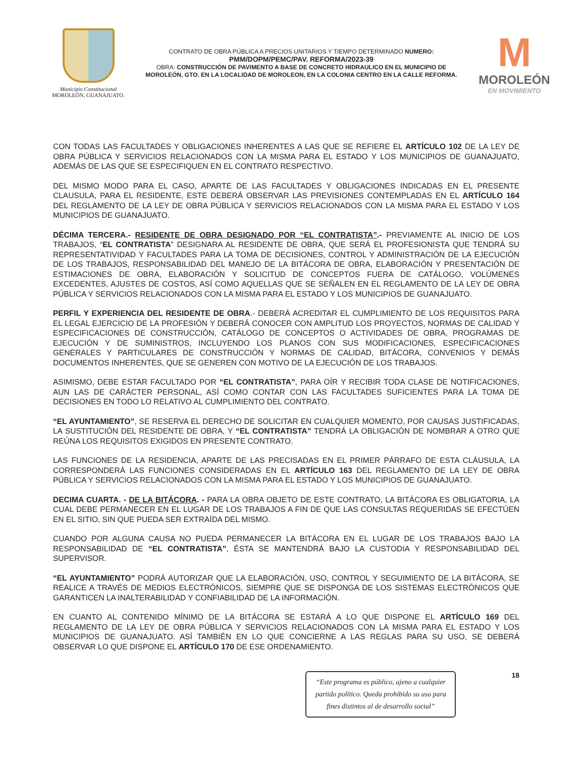Municipio Constitucional
MOROLEÓN, GUANAJUATO.
CONTRATO DE OBRA PÚBLICA A PRECIOS UNITARIOS Y TIEMPO DETERMINADO NUMERO:
PMM/DOPM/PEMC/PAV. REFORMA/2023-39
OBRA: CONSTRUCCIÓN DE PAVIMENTO A BASE DE CONCRETO HIDRAULICO EN EL MUNICIPIO DE MOROLEÓN, GTO. EN LA LOCALIDAD DE MOROLEON, EN LA COLONIA CENTRO EN LA CALLE REFORMA.
M
MOROLEÓN
EN MOVIMIENTO
CON TODAS LAS FACULTADES Y OBLIGACIONES INHERENTES A LAS QUE SE REFIERE EL ARTÍCULO 102 DE LA LEY DE OBRA PÚBLICA Y SERVICIOS RELACIONADOS CON LA MISMA PARA EL ESTADO Y LOS MUNICIPIOS DE GUANAJUATO, ADEMÁS DE LAS QUE SE ESPECIFIQUEN EN EL CONTRATO RESPECTIVO.
DEL MISMO MODO PARA EL CASO, APARTE DE LAS FACULTADES Y OBLIGACIONES INDICADAS EN EL PRESENTE CLAUSULA, PARA EL RESIDENTE, ESTE DEBERÁ OBSERVAR LAS PREVISIONES CONTEMPLADAS EN EL ARTÍCULO 164 DEL REGLAMENTO DE LA LEY DE OBRA PÚBLICA Y SERVICIOS RELACIONADOS CON LA MISMA PARA EL ESTADO Y LOS MUNICIPIOS DE GUANAJUATO.
DÉCIMA TERCERA.- RESIDENTE DE OBRA DESIGNADO POR “EL CONTRATISTA”.- PREVIAMENTE AL INICIO DE LOS TRABAJOS, “EL CONTRATISTA” DESIGNARA AL RESIDENTE DE OBRA, QUE SERÁ EL PROFESIONISTA QUE TENDRÁ SU REPRESENTATIVIDAD Y FACULTADES PARA LA TOMA DE DECISIONES, CONTROL Y ADMINISTRACIÓN DE LA EJECUCIÓN DE LOS TRABAJOS, RESPONSABILIDAD DEL MANEJO DE LA BITÁCORA DE OBRA, ELABORACIÓN Y PRESENTACIÓN DE ESTIMACIONES DE OBRA, ELABORACIÓN Y SOLICITUD DE CONCEPTOS FUERA DE CATÁLOGO, VOLÚMENES EXCEDENTES, AJUSTES DE COSTOS, ASÍ COMO AQUELLAS QUE SE SEÑALEN EN EL REGLAMENTO DE LA LEY DE OBRA PÚBLICA Y SERVICIOS RELACIONADOS CON LA MISMA PARA EL ESTADO Y LOS MUNICIPIOS DE GUANAJUATO.
PERFIL Y EXPERIENCIA DEL RESIDENTE DE OBRA.- DEBERÁ ACREDITAR EL CUMPLIMIENTO DE LOS REQUISITOS PARA EL LEGAL EJERCICIO DE LA PROFESIÓN Y DEBERÁ CONOCER CON AMPLITUD LOS PROYECTOS, NORMAS DE CALIDAD Y ESPECIFICACIONES DE CONSTRUCCIÓN, CATÁLOGO DE CONCEPTOS O ACTIVIDADES DE OBRA, PROGRAMAS DE EJECUCIÓN Y DE SUMINISTROS, INCLUYENDO LOS PLANOS CON SUS MODIFICACIONES, ESPECIFICACIONES GENERALES Y PARTICULARES DE CONSTRUCCIÓN Y NORMAS DE CALIDAD, BITÁCORA, CONVENIOS Y DEMÁS DOCUMENTOS INHERENTES, QUE SE GENEREN CON MOTIVO DE LA EJECUCIÓN DE LOS TRABAJOS.
ASIMISMO, DEBE ESTAR FACULTADO POR “EL CONTRATISTA”, PARA OÍR Y RECIBIR TODA CLASE DE NOTIFICACIONES, AUN LAS DE CARÁCTER PERSONAL, ASÍ COMO CONTAR CON LAS FACULTADES SUFICIENTES PARA LA TOMA DE DECISIONES EN TODO LO RELATIVO AL CUMPLIMIENTO DEL CONTRATO.
“EL AYUNTAMIENTO”, SE RESERVA EL DERECHO DE SOLICITAR EN CUALQUIER MOMENTO, POR CAUSAS JUSTIFICADAS, LA SUSTITUCIÓN DEL RESIDENTE DE OBRA, Y “EL CONTRATISTA” TENDRÁ LA OBLIGACIÓN DE NOMBRAR A OTRO QUE REÚNA LOS REQUISITOS EXIGIDOS EN PRESENTE CONTRATO.
LAS FUNCIONES DE LA RESIDENCIA, APARTE DE LAS PRECISADAS EN EL PRIMER PÁRRAFO DE ESTA CLÁUSULA, LA CORRESPONDERÁ LAS FUNCIONES CONSIDERADAS EN EL ARTÍCULO 163 DEL REGLAMENTO DE LA LEY DE OBRA PÚBLICA Y SERVICIOS RELACIONADOS CON LA MISMA PARA EL ESTADO Y LOS MUNICIPIOS DE GUANAJUATO.
DECIMA CUARTA. - DE LA BITÁCORA. - PARA LA OBRA OBJETO DE ESTE CONTRATO, LA BITÁCORA ES OBLIGATORIA, LA CUAL DEBE PERMANECER EN EL LUGAR DE LOS TRABAJOS A FIN DE QUE LAS CONSULTAS REQUERIDAS SE EFECTÚEN EN EL SITIO, SIN QUE PUEDA SER EXTRAÍDA DEL MISMO.
CUANDO POR ALGUNA CAUSA NO PUEDA PERMANECER LA BITÁCORA EN EL LUGAR DE LOS TRABAJOS BAJO LA RESPONSABILIDAD DE “EL CONTRATISTA”, ÉSTA SE MANTENDRÁ BAJO LA CUSTODIA Y RESPONSABILIDAD DEL SUPERVISOR.
“EL AYUNTAMIENTO” PODRÁ AUTORIZAR QUE LA ELABORACIÓN, USO, CONTROL Y SEGUIMIENTO DE LA BITÁCORA, SE REALICE A TRAVÉS DE MEDIOS ELECTRÓNICOS, SIEMPRE QUE SE DISPONGA DE LOS SISTEMAS ELECTRÓNICOS QUE GARANTICEN LA INALTERABILIDAD Y CONFIABILIDAD DE LA INFORMACIÓN.
EN CUANTO AL CONTENIDO MÍNIMO DE LA BITÁCORA SE ESTARÁ A LO QUE DISPONE EL ARTÍCULO 169 DEL REGLAMENTO DE LA LEY DE OBRA PÚBLICA Y SERVICIOS RELACIONADOS CON LA MISMA PARA EL ESTADO Y LOS MUNICIPIOS DE GUANAJUATO. ASÍ TAMBIÉN EN LO QUE CONCIERNE A LAS REGLAS PARA SU USO, SE DEBERÁ OBSERVAR LO QUE DISPONE EL ARTÍCULO 170 DE ESE ORDENAMIENTO.
“Este programa es público, ajeno a cualquier partido político. Queda prohibido su uso para fines distintos al de desarrollo social”
18